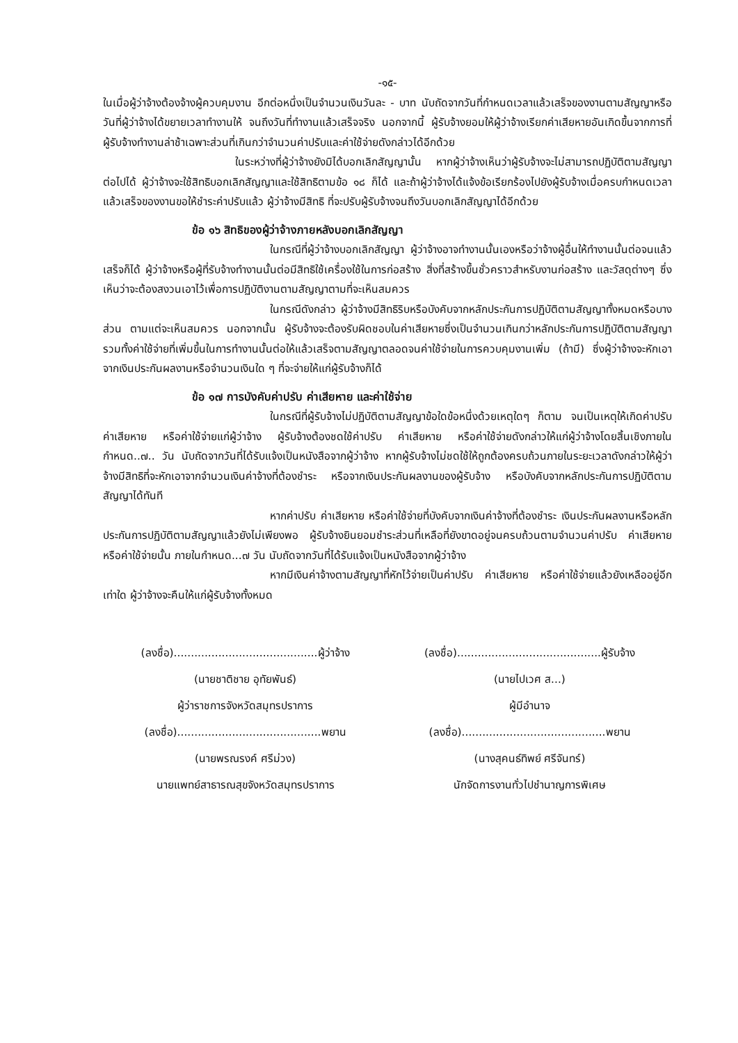-๑๕-
ในเมื่อผู้ว่าจ้างต้องจ้างผู้ควบคุมงาน อีกต่อหนึ่งเป็นจำนวนเงินวันละ - บาท นับถัดจากวันที่กำหนดเวลาแล้วเสร็จของงานตามสัญญาหรือวันที่ผู้ว่าจ้างได้ขยายเวลาทำงานให้ จนถึงวันที่ทำงานแล้วเสร็จจริง นอกจากนี้ ผู้รับจ้างยอมให้ผู้ว่าจ้างเรียกค่าเสียหายอันเกิดขึ้นจากการที่ ผู้รับจ้างทำงานล่าช้าเฉพาะส่วนที่เกินกว่าจำนวนค่าปรับและค่าใช้จ่ายดังกล่าวได้อีกด้วย
ในระหว่างที่ผู้ว่าจ้างยังมิได้บอกเลิกสัญญานั้น หากผู้ว่าจ้างเห็นว่าผู้รับจ้างจะไม่สามารถปฏิบัติตามสัญญาต่อไปได้ ผู้ว่าจ้างจะใช้สิทธิบอกเลิกสัญญาและใช้สิทธิตามข้อ ๑๘ ก็ได้ และถ้าผู้ว่าจ้างได้แจ้งข้อเรียกร้องไปยังผู้รับจ้างเมื่อครบกำหนดเวลาแล้วเสร็จของงานขอให้ชำระค่าปรับแล้ว ผู้ว่าจ้างมีสิทธิ ที่จะปรับผู้รับจ้างจนถึงวันบอกเลิกสัญญาได้อีกด้วย
ข้อ ๑๖ สิทธิของผู้ว่าจ้างภายหลังบอกเลิกสัญญา
ในกรณีที่ผู้ว่าจ้างบอกเลิกสัญญา ผู้ว่าจ้างอาจทำงานนั้นเองหรือว่าจ้างผู้อื่นให้ทำงานนั้นต่อจนแล้วเสร็จก็ได้ ผู้ว่าจ้างหรือผู้ที่รับจ้างทำงานนั้นต่อมีสิทธิใช้เครื่องใช้ในการก่อสร้าง สิ่งที่สร้างขึ้นชั่วคราวสำหรับงานก่อสร้าง และวัสดุต่างๆ ซึ่งเห็นว่าจะต้องสงวนเอาไว้เพื่อการปฏิบัติงานตามสัญญาตามที่จะเห็นสมควร
ในกรณีดังกล่าว ผู้ว่าจ้างมีสิทธิริบหรือบังคับจากหลักประกันการปฏิบัติตามสัญญาทั้งหมดหรือบางส่วน ตามแต่จะเห็นสมควร นอกจากนั้น ผู้รับจ้างจะต้องรับผิดชอบในค่าเสียหายซึ่งเป็นจำนวนเกินกว่าหลักประกันการปฏิบัติตามสัญญา รวมทั้งค่าใช้จ่ายที่เพิ่มขึ้นในการทำงานนั้นต่อให้แล้วเสร็จตามสัญญาตลอดจนค่าใช้จ่ายในการควบคุมงานเพิ่ม (ถ้ามี) ซึ่งผู้ว่าจ้างจะหักเอาจากเงินประกันผลงานหรือจำนวนเงินใด ๆ ที่จะจ่ายให้แก่ผู้รับจ้างก็ได้
ข้อ ๑๗ การบังคับค่าปรับ ค่าเสียหาย และค่าใช้จ่าย
ในกรณีที่ผู้รับจ้างไม่ปฏิบัติตามสัญญาข้อใดข้อหนึ่งด้วยเหตุใดๆ ก็ตาม จนเป็นเหตุให้เกิดค่าปรับ ค่าเสียหาย หรือค่าใช้จ่ายแก่ผู้ว่าจ้าง ผู้รับจ้างต้องชดใช้ค่าปรับ ค่าเสียหาย หรือค่าใช้จ่ายดังกล่าวให้แก่ผู้ว่าจ้างโดยสิ้นเชิงภายในกำหนด..๗.. วัน นับถัดจากวันที่ได้รับแจ้งเป็นหนังสือจากผู้ว่าจ้าง หากผู้รับจ้างไม่ชดใช้ให้ถูกต้องครบถ้วนภายในระยะเวลาดังกล่าวให้ผู้ว่าจ้างมีสิทธิที่จะหักเอาจากจำนวนเงินค่าจ้างที่ต้องชำระ หรือจากเงินประกันผลงานของผู้รับจ้าง หรือบังคับจากหลักประกันการปฏิบัติตามสัญญาได้ทันที
หากค่าปรับ ค่าเสียหาย หรือค่าใช้จ่ายที่บังคับจากเงินค่าจ้างที่ต้องชำระ เงินประกันผลงานหรือหลักประกันการปฏิบัติตามสัญญาแล้วยังไม่เพียงพอ ผู้รับจ้างยินยอมชำระส่วนที่เหลือที่ยังขาดอยู่จนครบถ้วนตามจำนวนค่าปรับ ค่าเสียหาย หรือค่าใช้จ่ายนั้น ภายในกำหนด...๗ วัน นับถัดจากวันที่ได้รับแจ้งเป็นหนังสือจากผู้ว่าจ้าง
หากมีเงินค่าจ้างตามสัญญาที่หักไว้จ่ายเป็นค่าปรับ ค่าเสียหาย หรือค่าใช้จ่ายแล้วยังเหลืออยู่อีกเท่าใด ผู้ว่าจ้างจะคืนให้แก่ผู้รับจ้างทั้งหมด
(ลงชื่อ)..........................................ผู้ว่าจ้าง
(นายชาติชาย อุทัยพันธ์)
ผู้ว่าราชการจังหวัดสมุทรปราการ
(ลงชื่อ)..........................................พยาน
(นายพรณรงค์ ศรีม่วง)
นายแพทย์สาธารณสุขจังหวัดสมุทรปราการ
(ลงชื่อ)..........................................ผู้รับจ้าง
(นายไปเวศ ส...)
ผู้มีอำนาจ
(ลงชื่อ)..........................................พยาน
(นางสุคนธ์ทิพย์ ศรีจันทร์)
นักจัดการงานทั่วไปชำนาญการพิเศษ